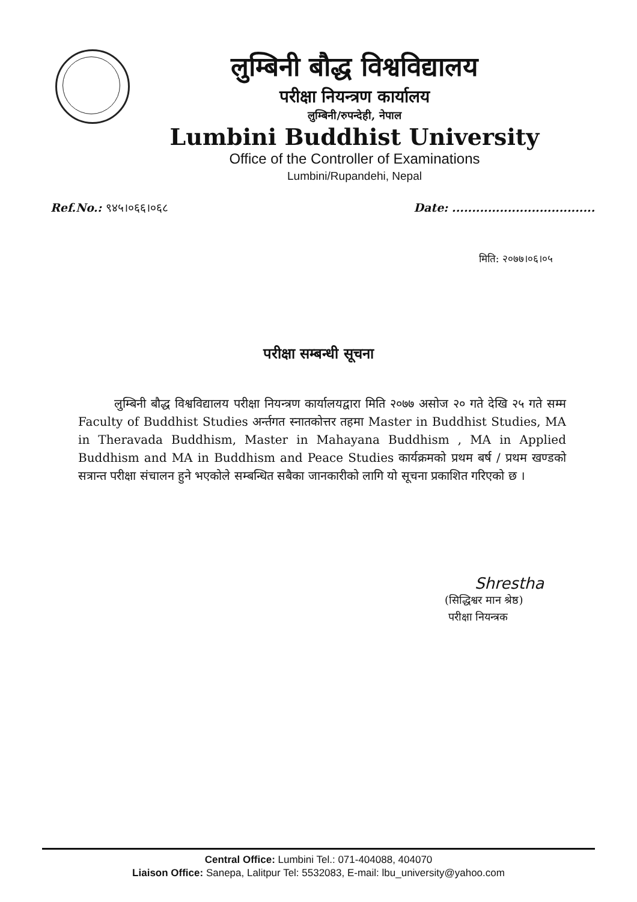लुम्बिनी बौद्ध विश्वविद्यालय
परीक्षा नियन्त्रण कार्यालय
लुम्बिनी/रुपन्देही, नेपाल
Lumbini Buddhist University
Office of the Controller of Examinations
Lumbini/Rupandehi, Nepal
Ref.No.: ९४५।०६६।०६८ Date: ....................................
मिति: २०७७।०६।०५
परीक्षा सम्बन्धी सूचना
लुम्बिनी बौद्ध विश्वविद्यालय परीक्षा नियन्त्रण कार्यालयद्वारा मिति २०७७ असोज २० गते देखि २५ गते सम्म Faculty of Buddhist Studies अर्न्तगत स्नातकोत्तर तहमा Master in Buddhist Studies, MA in Theravada Buddhism, Master in Mahayana Buddhism , MA in Applied Buddhism and MA in Buddhism and Peace Studies कार्यक्रमको प्रथम बर्ष / प्रथम खण्डको सत्रान्त परीक्षा संचालन हुने भएकोले सम्बन्धित सबैका जानकारीको लागि यो सूचना प्रकाशित गरिएको छ ।
Shrestha
(सिद्धिश्वर मान श्रेष्ठ)
परीक्षा नियन्त्रक
Central Office: Lumbini Tel.: 071-404088, 404070
Liaison Office: Sanepa, Lalitpur Tel: 5532083, E-mail: lbu_university@yahoo.com